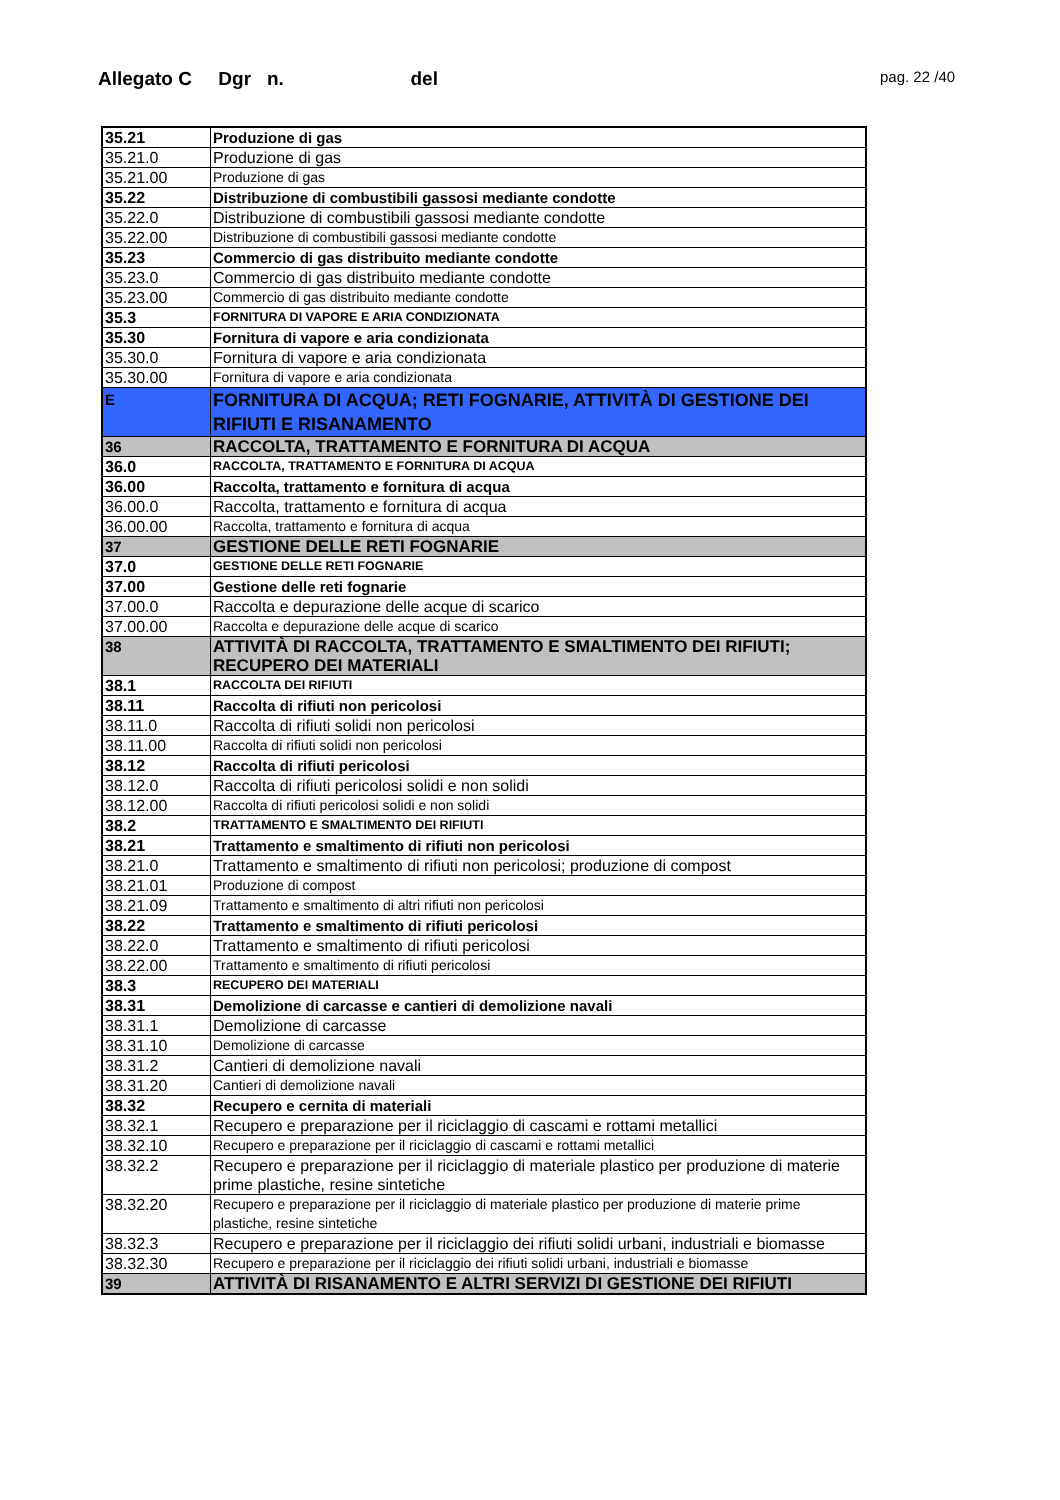Allegato C Dgr n. del
pag. 22 /40
| 35.21 | Produzione di gas |
| 35.21.0 | Produzione di gas |
| 35.21.00 | Produzione di gas |
| 35.22 | Distribuzione di combustibili gassosi mediante condotte |
| 35.22.0 | Distribuzione di combustibili gassosi mediante condotte |
| 35.22.00 | Distribuzione di combustibili gassosi mediante condotte |
| 35.23 | Commercio di gas distribuito mediante condotte |
| 35.23.0 | Commercio di gas distribuito mediante condotte |
| 35.23.00 | Commercio di gas distribuito mediante condotte |
| 35.3 | FORNITURA DI VAPORE E ARIA CONDIZIONATA |
| 35.30 | Fornitura di vapore e aria condizionata |
| 35.30.0 | Fornitura di vapore e aria condizionata |
| 35.30.00 | Fornitura di vapore e aria condizionata |
| E | FORNITURA DI ACQUA; RETI FOGNARIE, ATTIVITÀ DI GESTIONE DEI RIFIUTI E RISANAMENTO |
| 36 | RACCOLTA, TRATTAMENTO E FORNITURA DI ACQUA |
| 36.0 | RACCOLTA, TRATTAMENTO E FORNITURA DI ACQUA |
| 36.00 | Raccolta, trattamento e fornitura di acqua |
| 36.00.0 | Raccolta, trattamento e fornitura di acqua |
| 36.00.00 | Raccolta, trattamento e fornitura di acqua |
| 37 | GESTIONE DELLE RETI FOGNARIE |
| 37.0 | GESTIONE DELLE RETI FOGNARIE |
| 37.00 | Gestione delle reti fognarie |
| 37.00.0 | Raccolta e depurazione delle acque di scarico |
| 37.00.00 | Raccolta e depurazione delle acque di scarico |
| 38 | ATTIVITÀ DI RACCOLTA, TRATTAMENTO E SMALTIMENTO DEI RIFIUTI; RECUPERO DEI MATERIALI |
| 38.1 | RACCOLTA DEI RIFIUTI |
| 38.11 | Raccolta di rifiuti non pericolosi |
| 38.11.0 | Raccolta di rifiuti solidi non pericolosi |
| 38.11.00 | Raccolta di rifiuti solidi non pericolosi |
| 38.12 | Raccolta di rifiuti pericolosi |
| 38.12.0 | Raccolta di rifiuti pericolosi solidi e non solidi |
| 38.12.00 | Raccolta di rifiuti pericolosi solidi e non solidi |
| 38.2 | TRATTAMENTO E SMALTIMENTO DEI RIFIUTI |
| 38.21 | Trattamento e smaltimento di rifiuti non pericolosi |
| 38.21.0 | Trattamento e smaltimento di rifiuti non pericolosi; produzione di compost |
| 38.21.01 | Produzione di compost |
| 38.21.09 | Trattamento e smaltimento di altri rifiuti non pericolosi |
| 38.22 | Trattamento e smaltimento di rifiuti pericolosi |
| 38.22.0 | Trattamento e smaltimento di rifiuti pericolosi |
| 38.22.00 | Trattamento e smaltimento di rifiuti pericolosi |
| 38.3 | RECUPERO DEI MATERIALI |
| 38.31 | Demolizione di carcasse e cantieri di demolizione navali |
| 38.31.1 | Demolizione di carcasse |
| 38.31.10 | Demolizione di carcasse |
| 38.31.2 | Cantieri di demolizione navali |
| 38.31.20 | Cantieri di demolizione navali |
| 38.32 | Recupero e cernita di materiali |
| 38.32.1 | Recupero e preparazione per il riciclaggio di cascami e rottami metallici |
| 38.32.10 | Recupero e preparazione per il riciclaggio di cascami e rottami metallici |
| 38.32.2 | Recupero e preparazione per il riciclaggio di materiale plastico per produzione di materie prime plastiche, resine sintetiche |
| 38.32.20 | Recupero e preparazione per il riciclaggio di materiale plastico per produzione di materie prime plastiche, resine sintetiche |
| 38.32.3 | Recupero e preparazione per il riciclaggio dei rifiuti solidi urbani, industriali e biomasse |
| 38.32.30 | Recupero e preparazione per il riciclaggio dei rifiuti solidi urbani, industriali e biomasse |
| 39 | ATTIVITÀ DI RISANAMENTO E ALTRI SERVIZI DI GESTIONE DEI RIFIUTI |